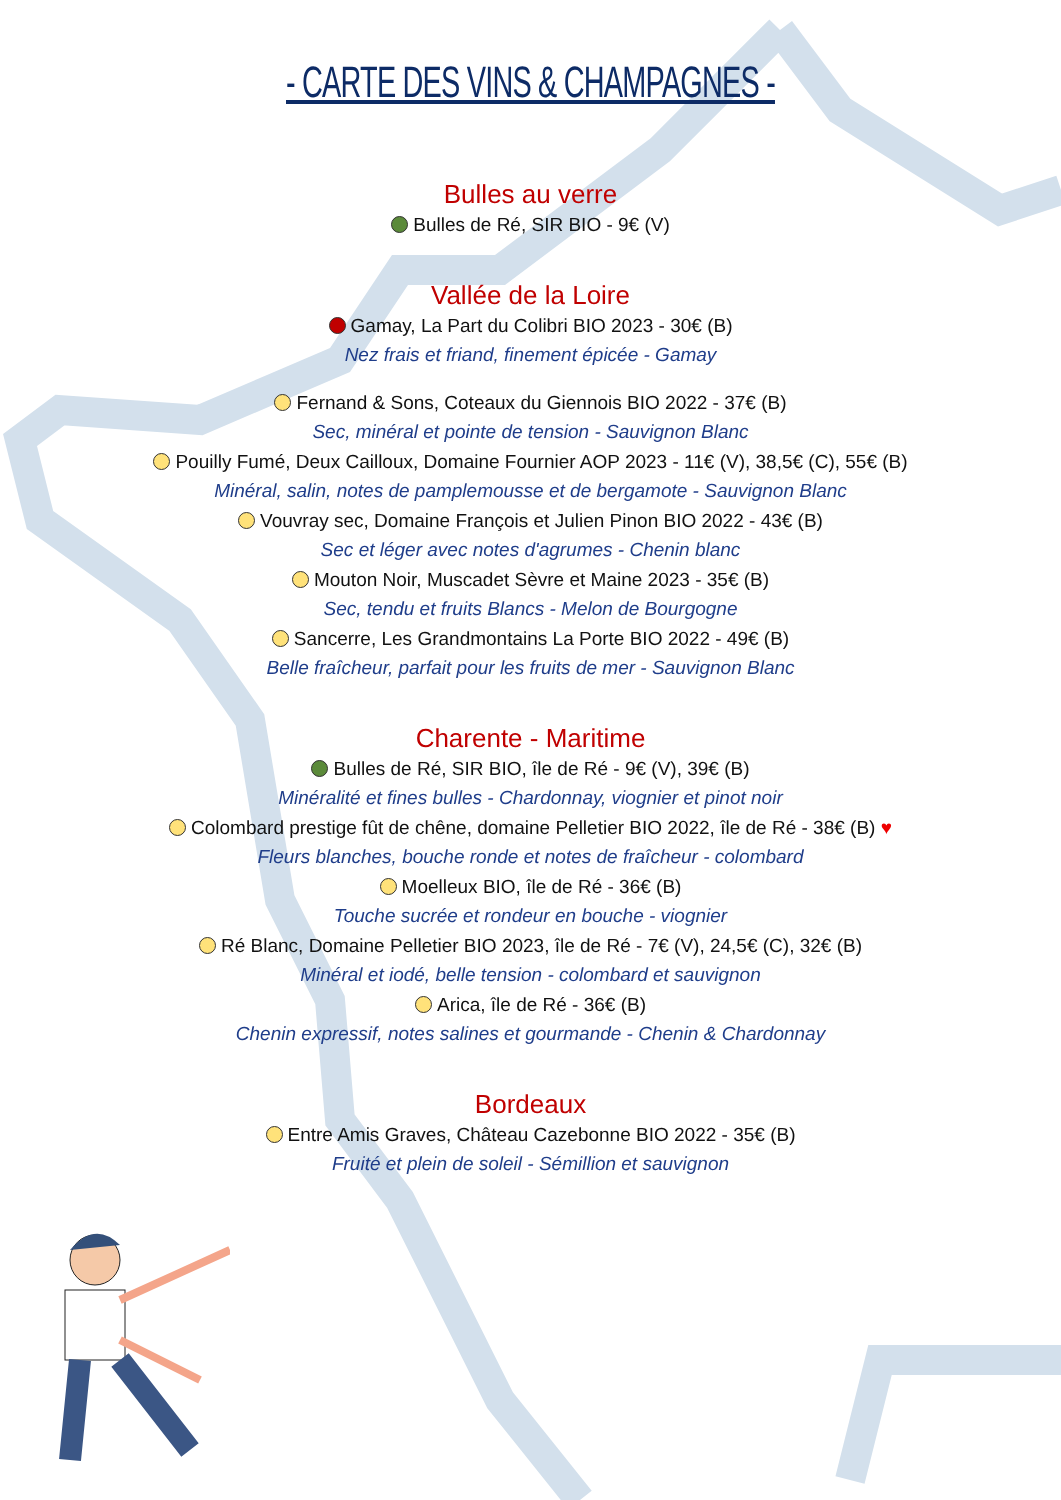- CARTE DES VINS & CHAMPAGNES -
Bulles au verre
Bulles de Ré, SIR BIO - 9€ (V)
Vallée de la Loire
Gamay, La Part du Colibri BIO 2023 - 30€ (B)
Nez frais et friand, finement épicée - Gamay
Fernand & Sons, Coteaux du Giennois BIO 2022 - 37€ (B)
Sec, minéral et pointe de tension - Sauvignon Blanc
Pouilly Fumé, Deux Cailloux, Domaine Fournier AOP 2023 - 11€ (V), 38,5€ (C), 55€ (B)
Minéral, salin, notes de pamplemousse et de bergamote - Sauvignon Blanc
Vouvray sec, Domaine François et Julien Pinon BIO 2022 - 43€ (B)
Sec et léger avec notes d'agrumes - Chenin blanc
Mouton Noir, Muscadet Sèvre et Maine 2023 - 35€ (B)
Sec, tendu et fruits Blancs - Melon de Bourgogne
Sancerre, Les Grandmontains La Porte BIO 2022 - 49€ (B)
Belle fraîcheur, parfait pour les fruits de mer - Sauvignon Blanc
Charente - Maritime
Bulles de Ré, SIR BIO, île de Ré - 9€ (V), 39€ (B)
Minéralité et fines bulles - Chardonnay, viognier et pinot noir
Colombard prestige fût de chêne, domaine Pelletier BIO 2022, île de Ré - 38€ (B) ♥
Fleurs blanches, bouche ronde et notes de fraîcheur - colombard
Moelleux BIO, île de Ré - 36€ (B)
Touche sucrée et rondeur en bouche - viognier
Ré Blanc, Domaine Pelletier BIO 2023, île de Ré - 7€ (V), 24,5€ (C), 32€ (B)
Minéral et iodé, belle tension - colombard et sauvignon
Arica, île de Ré - 36€ (B)
Chenin expressif, notes salines et gourmande - Chenin & Chardonnay
Bordeaux
Entre Amis Graves, Château Cazebonne BIO 2022 - 35€ (B)
Fruité et plein de soleil - Sémillion et sauvignon